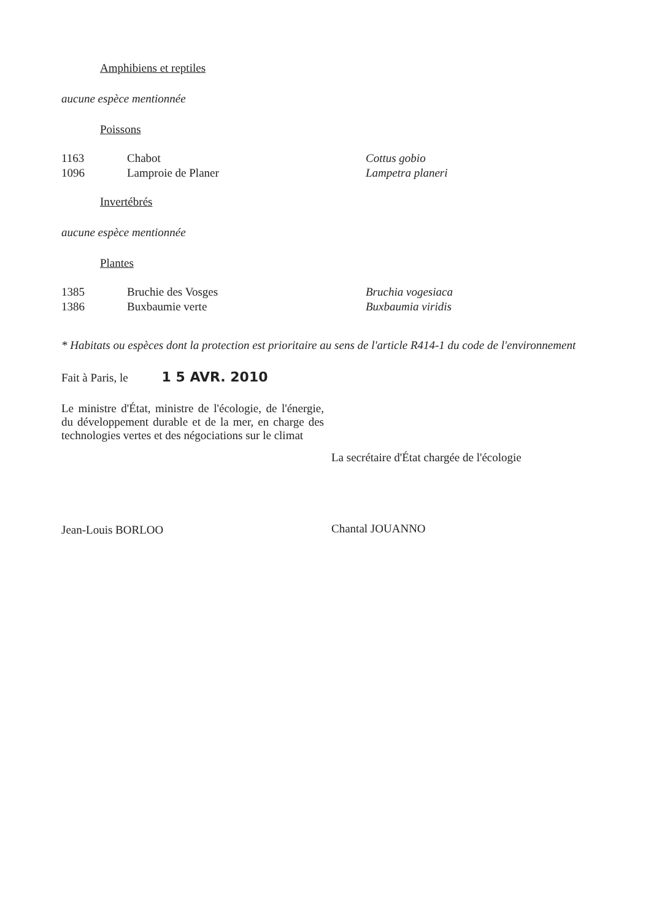Amphibiens et reptiles
aucune espèce mentionnée
Poissons
| 1163 | Chabot | Cottus gobio |
| 1096 | Lamproie de Planer | Lampetra planeri |
Invertébrés
aucune espèce mentionnée
Plantes
| 1385 | Bruchie des Vosges | Bruchia vogesiaca |
| 1386 | Buxbaumie verte | Buxbaumia viridis |
* Habitats ou espèces dont la protection est prioritaire au sens de l'article R414-1 du code de l'environnement
Fait à Paris, le 1 5 AVR. 2010
Le ministre d'État, ministre de l'écologie, de l'énergie, du développement durable et de la mer, en charge des technologies vertes et des négociations sur le climat
Jean-Louis BORLOO
La secrétaire d'État chargée de l'écologie
Chantal JOUANNO